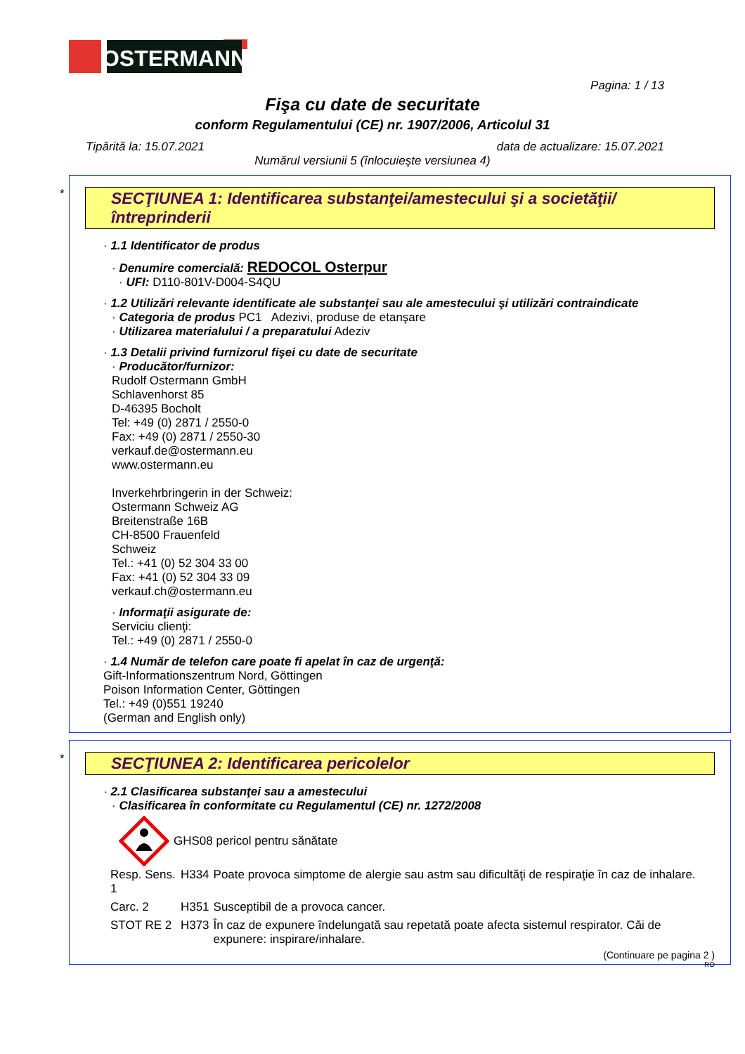OSTERMANN
Pagina: 1 / 13
Fişa cu date de securitate
conform Regulamentului (CE) nr. 1907/2006, Articolul 31
Tipărită la: 15.07.2021 data de actualizare: 15.07.2021
Numărul versiunii 5 (înlocuieşte versiunea 4)
*
SECŢIUNEA 1: Identificarea substanţei/amestecului şi a societăţii/ întreprinderii
· 1.1 Identificator de produs
· Denumire comercială: REDOCOL Osterpur
· UFI: D110-801V-D004-S4QU
· 1.2 Utilizări relevante identificate ale substanţei sau ale amestecului şi utilizări contraindicate
· Categoria de produs PC1 Adezivi, produse de etanşare
· Utilizarea materialului / a preparatului Adeziv
· 1.3 Detalii privind furnizorul fişei cu date de securitate
· Producător/furnizor:
Rudolf Ostermann GmbH
Schlavenhorst 85
D-46395 Bocholt
Tel: +49 (0) 2871 / 2550-0
Fax: +49 (0) 2871 / 2550-30
verkauf.de@ostermann.eu
www.ostermann.eu
Inverkehrbringerin in der Schweiz:
Ostermann Schweiz AG
Breitenstraße 16B
CH-8500 Frauenfeld
Schweiz
Tel.: +41 (0) 52 304 33 00
Fax: +41 (0) 52 304 33 09
verkauf.ch@ostermann.eu
· Informaţii asigurate de:
Serviciu clienţi:
Tel.: +49 (0) 2871 / 2550-0
· 1.4 Număr de telefon care poate fi apelat în caz de urgenţă:
Gift-Informationszentrum Nord, Göttingen
Poison Information Center, Göttingen
Tel.: +49 (0)551 19240
(German and English only)
*
SECŢIUNEA 2: Identificarea pericolelor
· 2.1 Clasificarea substanţei sau a amestecului
· Clasificarea în conformitate cu Regulamentul (CE) nr. 1272/2008
GHS08 pericol pentru sănătate
| Resp. Sens. 1 | H334 | Poate provoca simptome de alergie sau astm sau dificultăţi de respiraţie în caz de inhalare. |
| Carc. 2 | H351 | Susceptibil de a provoca cancer. |
| STOT RE 2 | H373 | În caz de expunere îndelungată sau repetată poate afecta sistemul respirator. Căi de expunere: inspirare/inhalare. |
(Continuare pe pagina 2 )
RO